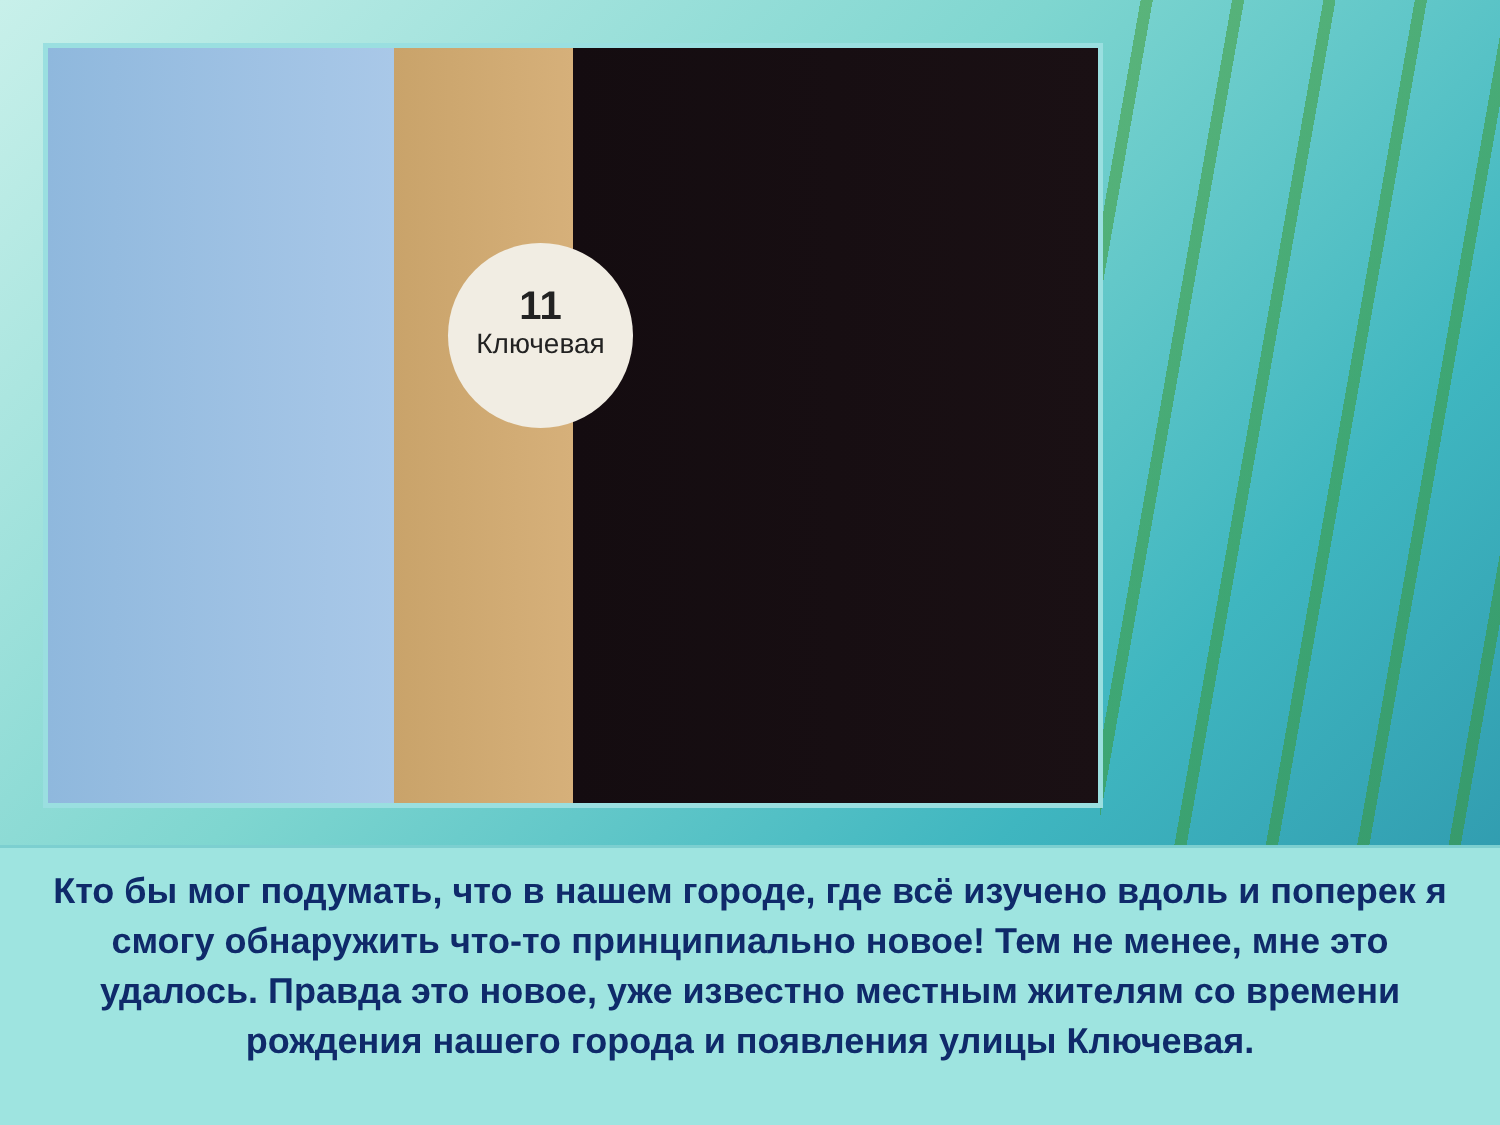11
Ключевая
Кто бы мог подумать, что в нашем городе, где всё изучено вдоль и поперек я смогу обнаружить что-то принципиально новое! Тем не менее, мне это удалось. Правда это новое, уже известно местным жителям со времени рождения нашего города и появления улицы Ключевая.